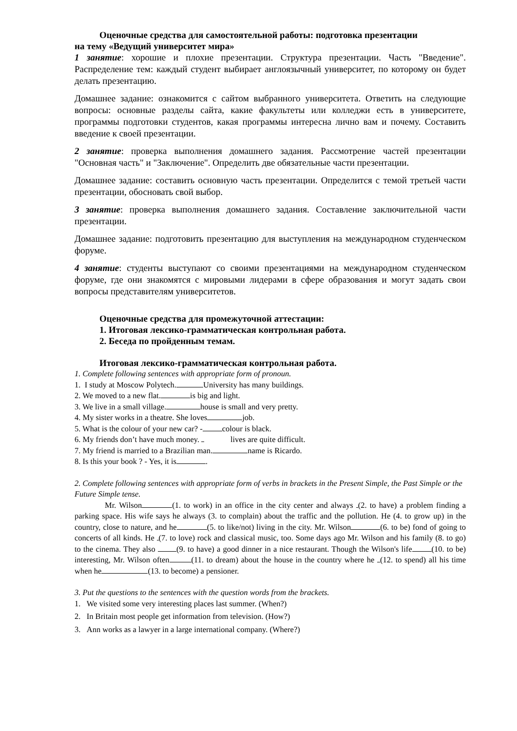Оценочные средства для самостоятельной работы: подготовка презентации
на тему «Ведущий университет мира»
1 занятие: хорошие и плохие презентации. Структура презентации. Часть "Введение". Распределение тем: каждый студент выбирает англоязычный университет, по которому он будет делать презентацию.
Домашнее задание: ознакомится с сайтом выбранного университета. Ответить на следующие вопросы: основные разделы сайта, какие факультеты или колледжи есть в университете, программы подготовки студентов, какая программы интересна лично вам и почему. Составить введение к своей презентации.
2 занятие: проверка выполнения домашнего задания. Рассмотрение частей презентации "Основная часть" и "Заключение". Определить две обязательные части презентации.
Домашнее задание: составить основную часть презентации. Определится с темой третьей части презентации, обосновать свой выбор.
3 занятие: проверка выполнения домашнего задания. Составление заключительной части презентации.
Домашнее задание: подготовить презентацию для выступления на международном студенческом форуме.
4 занятие: студенты выступают со своими презентациями на международном студенческом форуме, где они знакомятся с мировыми лидерами в сфере образования и могут задать свои вопросы представителям университетов.
Оценочные средства для промежуточной аттестации:
1. Итоговая лексико-грамматическая контрольная работа.
2. Беседа по пройденным темам.
Итоговая лексико-грамматическая контрольная работа.
1. Complete following sentences with appropriate form of pronoun.
1. I study at Moscow Polytech. University has many buildings.
2. We moved to a new flat. is big and light.
3. We live in a small village. house is small and very pretty.
4. My sister works in a theatre. She loves job.
5. What is the colour of your new car? - colour is black.
6. My friends don’t have much money. lives are quite difficult.
7. My friend is married to a Brazilian man. name is Ricardo.
8. Is this your book ? - Yes, it is .
2. Complete following sentences with appropriate form of verbs in brackets in the Present Simple, the Past Simple or the Future Simple tense.
Mr. Wilson (1. to work) in an office in the city center and always (2. to have) a problem finding a parking space. His wife says he always (3. to complain) about the traffic and the pollution. He (4. to grow up) in the country, close to nature, and he (5. to like/not) living in the city. Mr. Wilson (6. to be) fond of going to concerts of all kinds. He (7. to love) rock and classical music, too. Some days ago Mr. Wilson and his family (8. to go) to the cinema. They also (9. to have) a good dinner in a nice restaurant. Though the Wilson's life (10. to be) interesting, Mr. Wilson often (11. to dream) about the house in the country where he (12. to spend) all his time when he (13. to become) a pensioner.
3. Put the questions to the sentences with the question words from the brackets.
1. We visited some very interesting places last summer. (When?)
2. In Britain most people get information from television. (How?)
3. Ann works as a lawyer in a large international company. (Where?)